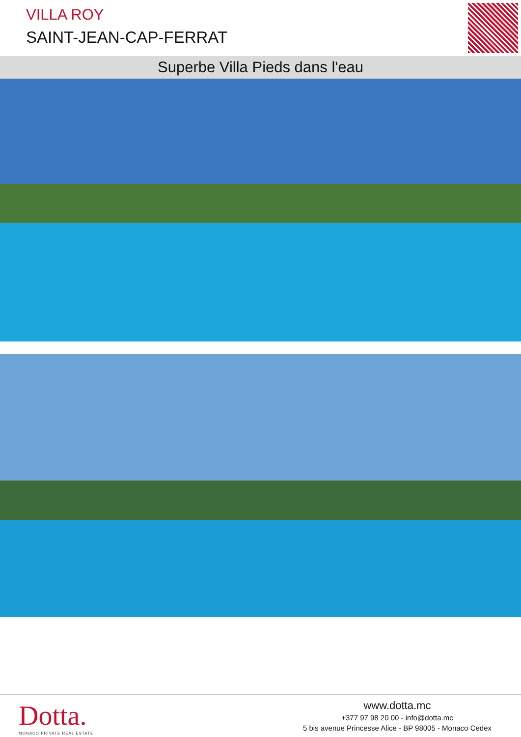VILLA ROY
SAINT-JEAN-CAP-FERRAT
Superbe Villa Pieds dans l'eau
Dotta.
MONACO PRIVATE REAL ESTATE
www.dotta.mc
+377 97 98 20 00 - info@dotta.mc
5 bis avenue Princesse Alice - BP 98005 - Monaco Cedex